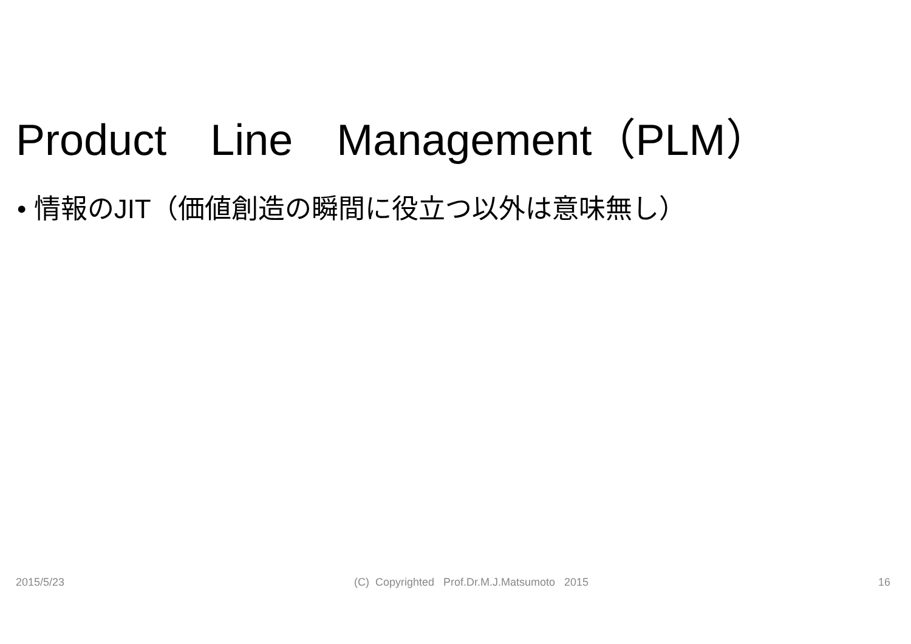Product　Line　Management（PLM）
• 情報のJIT（価値創造の瞬間に役立つ以外は意味無し）
2015/5/23 (C) Copyrighted Prof.Dr.M.J.Matsumoto 2015 16